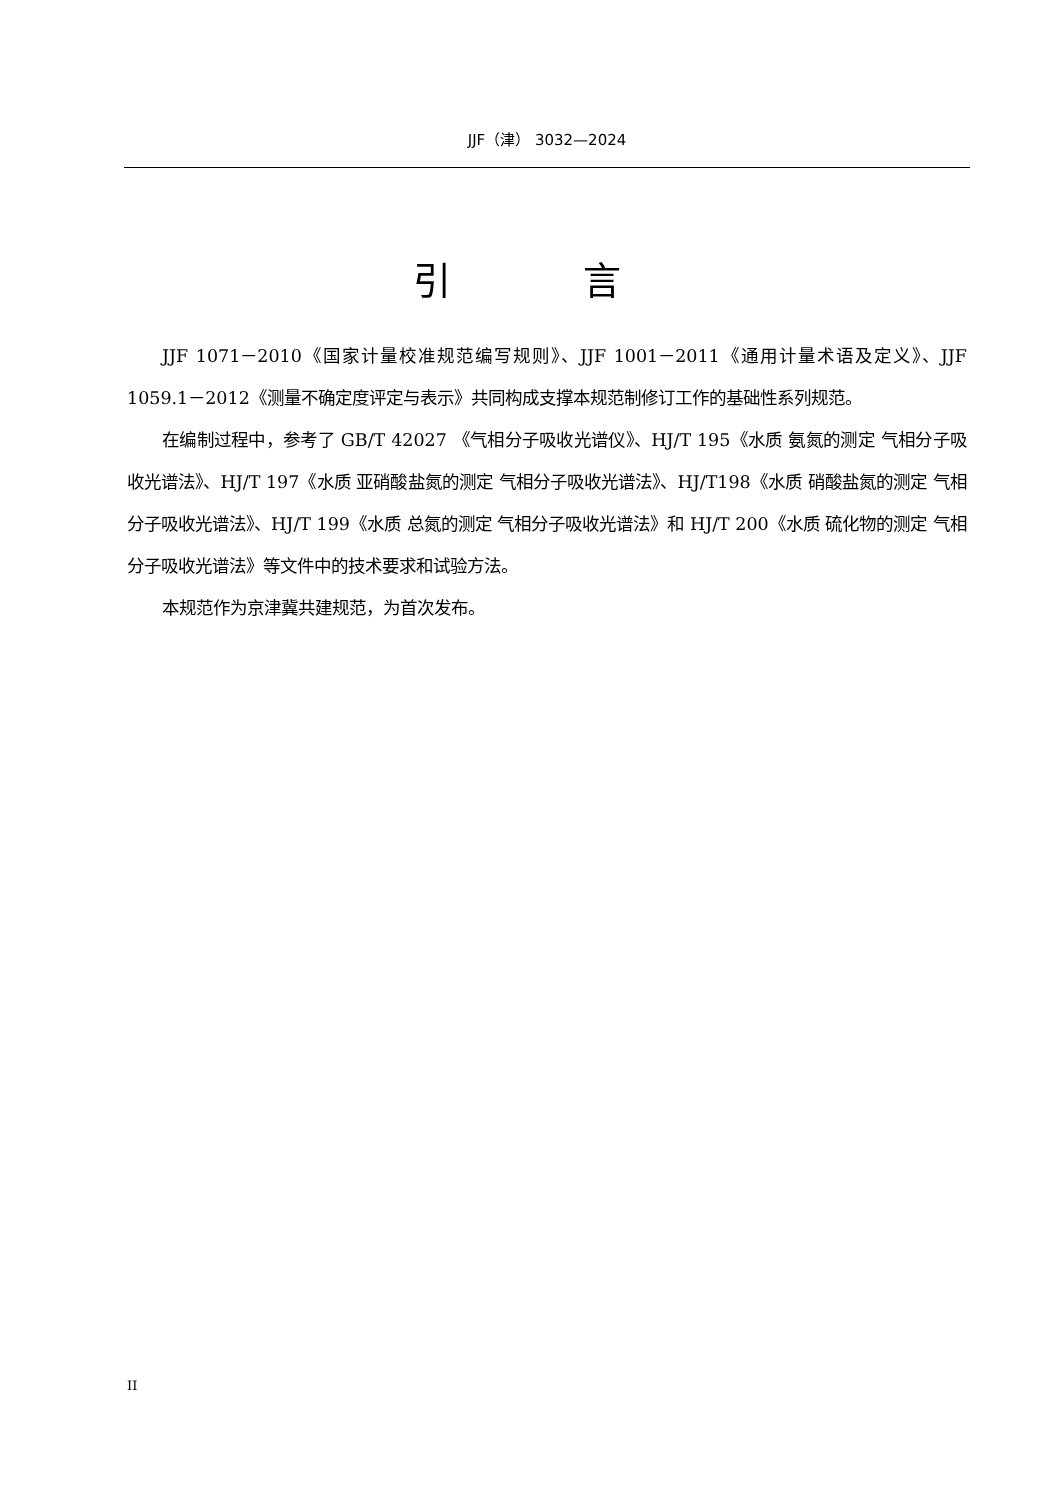JJF（津） 3032—2024
引 言
JJF 1071－2010《国家计量校准规范编写规则》、JJF 1001－2011《通用计量术语及定义》、JJF 1059.1－2012《测量不确定度评定与表示》共同构成支撑本规范制修订工作的基础性系列规范。
在编制过程中，参考了 GB/T 42027 《气相分子吸收光谱仪》、HJ/T 195《水质 氨氮的测定 气相分子吸收光谱法》、HJ/T 197《水质 亚硝酸盐氮的测定 气相分子吸收光谱法》、HJ/T198《水质 硝酸盐氮的测定 气相分子吸收光谱法》、HJ/T 199《水质 总氮的测定 气相分子吸收光谱法》和 HJ/T 200《水质 硫化物的测定 气相分子吸收光谱法》等文件中的技术要求和试验方法。
本规范作为京津冀共建规范，为首次发布。
II